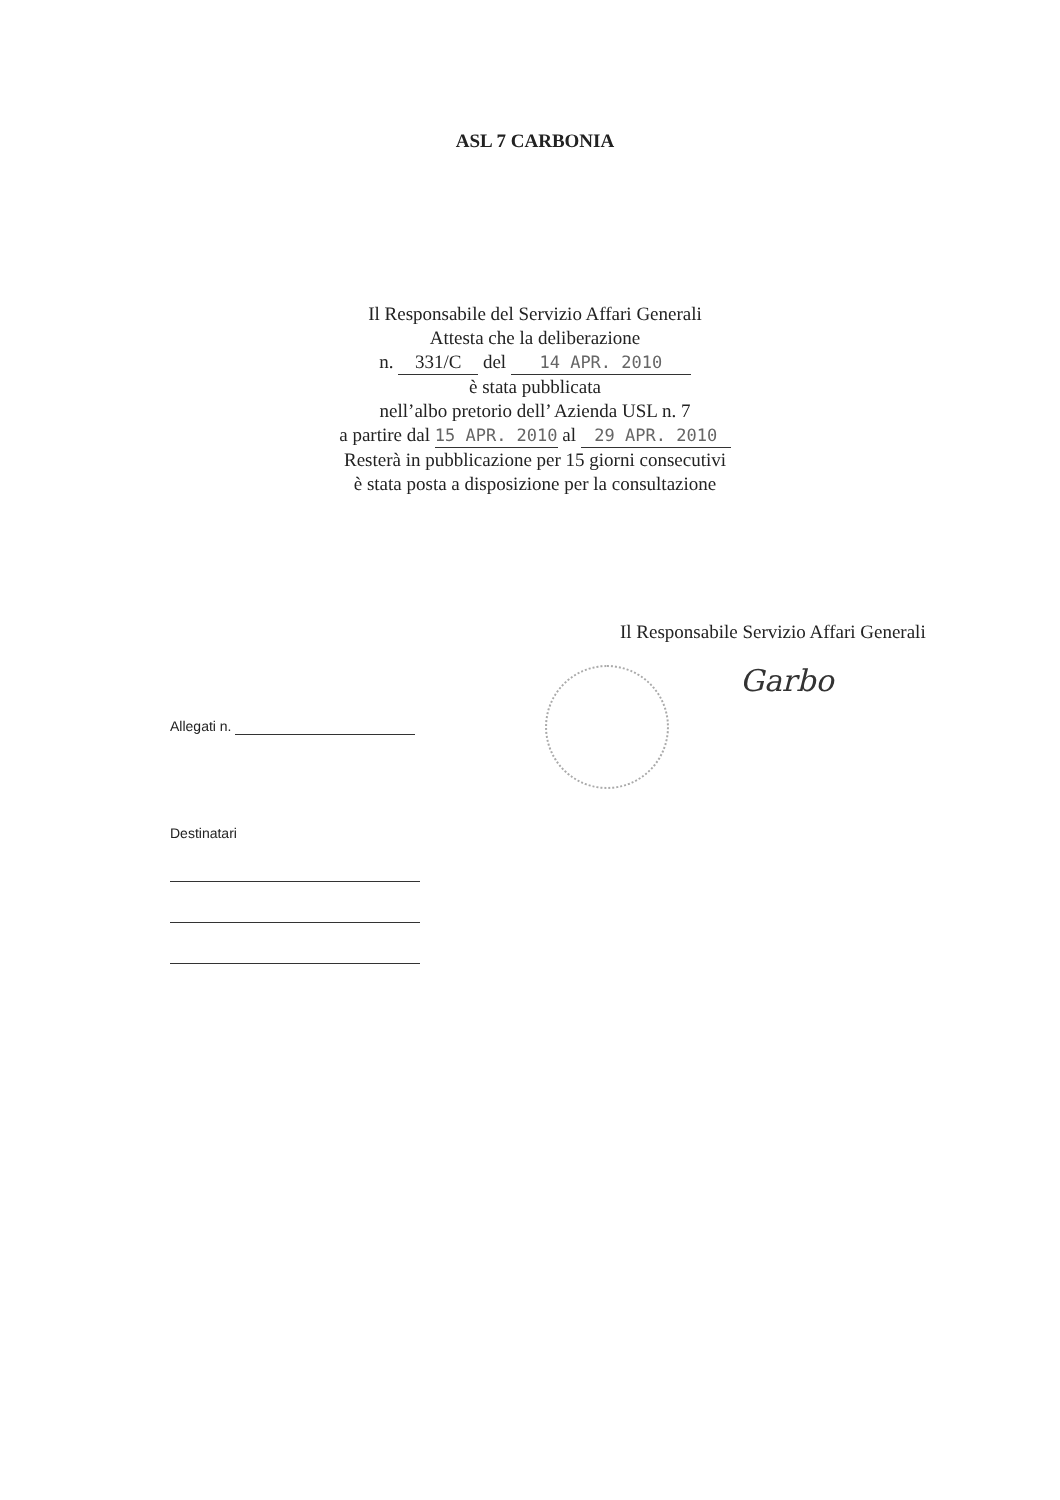ASL 7 CARBONIA
Il Responsabile del Servizio Affari Generali
Attesta che la deliberazione
n. 331/C del 14 APR. 2010
è stata pubblicata
nell’albo pretorio dell’ Azienda USL n. 7
a partire dal 15 APR. 2010 al 29 APR. 2010
Resterà in pubblicazione per 15 giorni consecutivi
è stata posta a disposizione per la consultazione
Il Responsabile Servizio Affari Generali
Garbo
Allegati n.
Destinatari